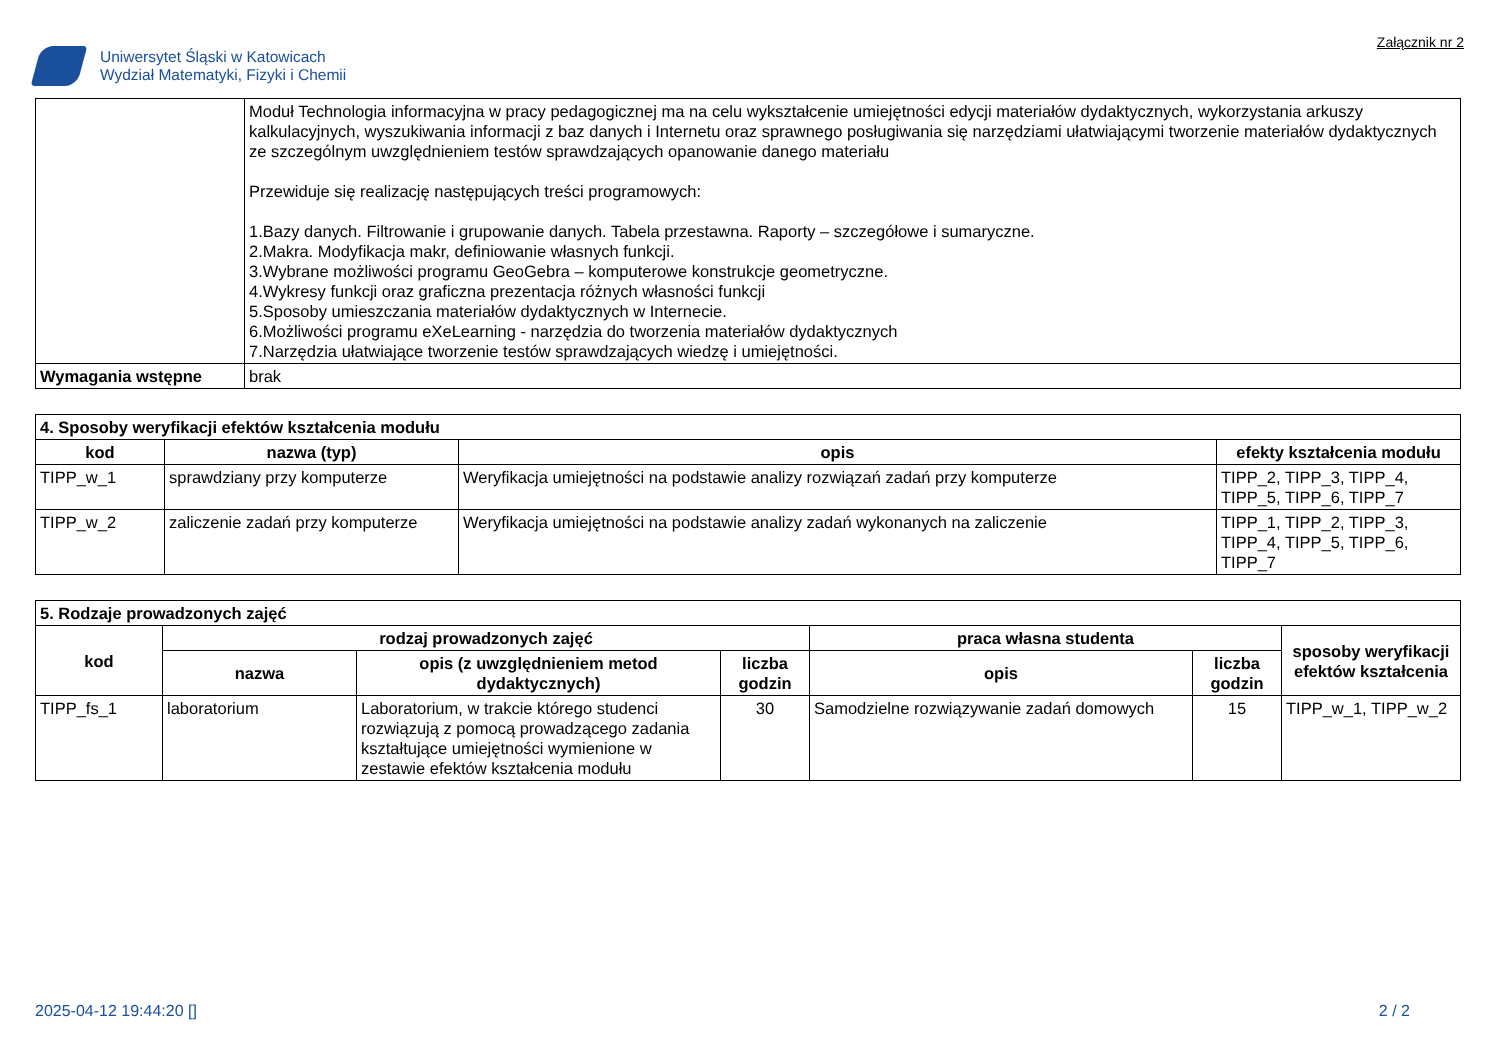Uniwersytet Śląski w Katowicach
Wydział Matematyki, Fizyki i Chemii
Załącznik nr 2
| | Moduł Technologia informacyjna w pracy pedagogicznej ma na celu wykształcenie umiejętności edycji materiałów dydaktycznych, wykorzystania arkuszy kalkulacyjnych, wyszukiwania informacji z baz danych i Internetu oraz sprawnego posługiwania się narzędziami ułatwiającymi tworzenie materiałów dydaktycznych ze szczególnym uwzględnieniem testów sprawdzających opanowanie danego materiału Przewiduje się realizację następujących treści programowych: 1.Bazy danych. Filtrowanie i grupowanie danych. Tabela przestawna. Raporty – szczegółowe i sumaryczne. 2.Makra. Modyfikacja makr, definiowanie własnych funkcji. 3.Wybrane możliwości programu GeoGebra – komputerowe konstrukcje geometryczne. 4.Wykresy funkcji oraz graficzna prezentacja różnych własności funkcji 5.Sposoby umieszczania materiałów dydaktycznych w Internecie. 6.Możliwości programu eXeLearning - narzędzia do tworzenia materiałów dydaktycznych 7.Narzędzia ułatwiające tworzenie testów sprawdzających wiedzę i umiejętności. |
| Wymagania wstępne | brak |
| 4. Sposoby weryfikacji efektów kształcenia modułu | | | |
| --- | --- | --- | --- |
| kod | nazwa (typ) | opis | efekty kształcenia modułu |
| TIPP_w_1 | sprawdziany przy komputerze | Weryfikacja umiejętności na podstawie analizy rozwiązań zadań przy komputerze | TIPP_2, TIPP_3, TIPP_4, TIPP_5, TIPP_6, TIPP_7 |
| TIPP_w_2 | zaliczenie zadań przy komputerze | Weryfikacja umiejętności na podstawie analizy zadań wykonanych na zaliczenie | TIPP_1, TIPP_2, TIPP_3, TIPP_4, TIPP_5, TIPP_6, TIPP_7 |
| 5. Rodzaje prowadzonych zajęć | | | | | | |
| --- | --- | --- | --- | --- | --- | --- |
| kod | rodzaj prowadzonych zajęć | | | praca własna studenta | | sposoby weryfikacji efektów kształcenia |
| | nazwa | opis (z uwzględnieniem metod dydaktycznych) | liczba godzin | opis | liczba godzin | |
| TIPP_fs_1 | laboratorium | Laboratorium, w trakcie którego studenci rozwiązują z pomocą prowadzącego zadania kształtujące umiejętności wymienione w zestawie efektów kształcenia modułu | 30 | Samodzielne rozwiązywanie zadań domowych | 15 | TIPP_w_1, TIPP_w_2 |
2025-04-12 19:44:20 [] 2 / 2